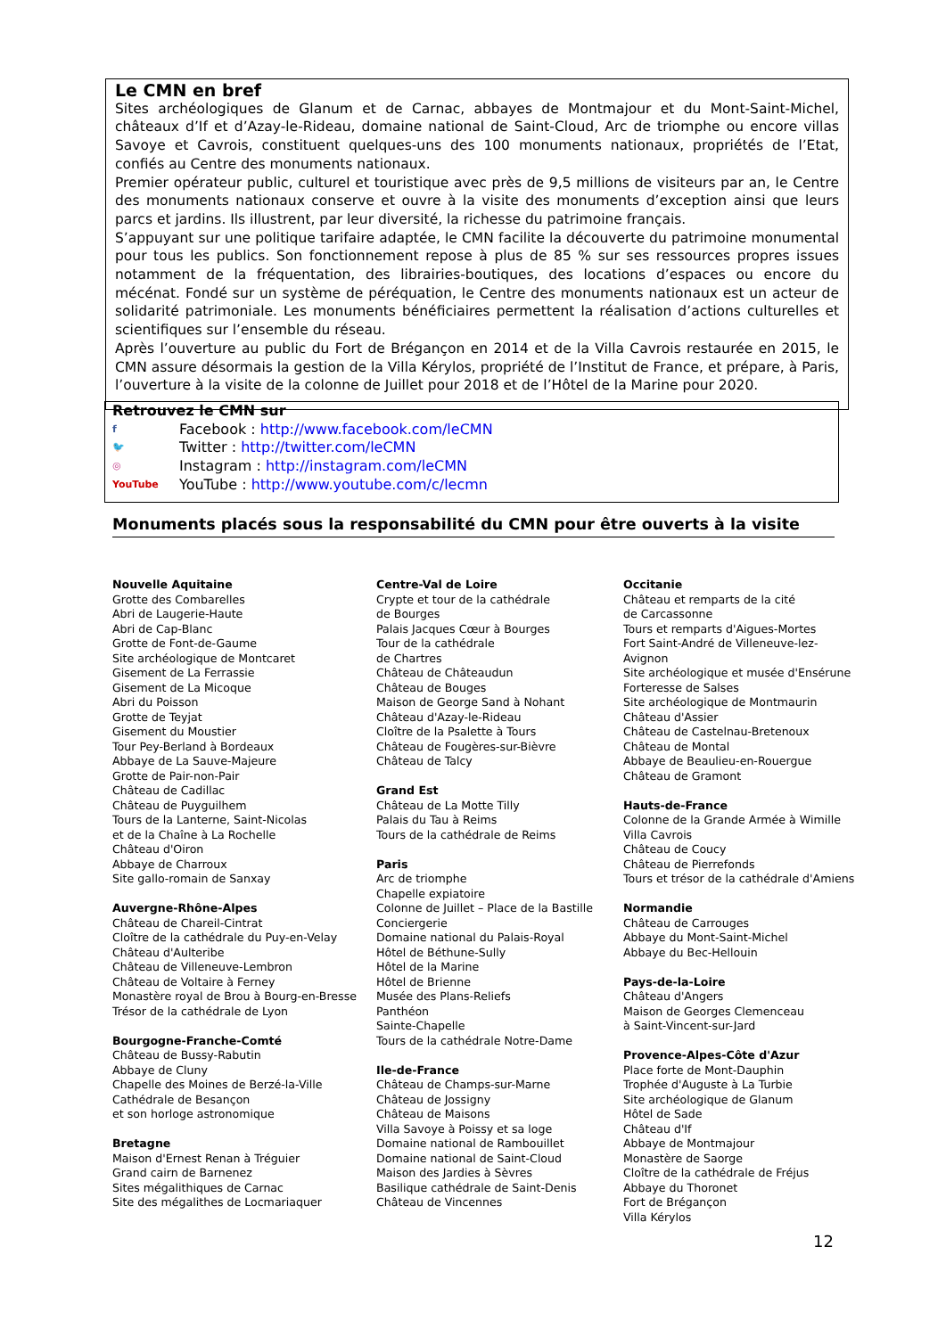Le CMN en bref
Sites archéologiques de Glanum et de Carnac, abbayes de Montmajour et du Mont-Saint-Michel, châteaux d’If et d’Azay-le-Rideau, domaine national de Saint-Cloud, Arc de triomphe ou encore villas Savoye et Cavrois, constituent quelques-uns des 100 monuments nationaux, propriétés de l’Etat, confiés au Centre des monuments nationaux.
Premier opérateur public, culturel et touristique avec près de 9,5 millions de visiteurs par an, le Centre des monuments nationaux conserve et ouvre à la visite des monuments d’exception ainsi que leurs parcs et jardins. Ils illustrent, par leur diversité, la richesse du patrimoine français.
S’appuyant sur une politique tarifaire adaptée, le CMN facilite la découverte du patrimoine monumental pour tous les publics. Son fonctionnement repose à plus de 85 % sur ses ressources propres issues notamment de la fréquentation, des librairies-boutiques, des locations d’espaces ou encore du mécénat. Fondé sur un système de péréquation, le Centre des monuments nationaux est un acteur de solidarité patrimoniale. Les monuments bénéficiaires permettent la réalisation d’actions culturelles et scientifiques sur l’ensemble du réseau.
Après l’ouverture au public du Fort de Brégançon en 2014 et de la Villa Cavrois restaurée en 2015, le CMN assure désormais la gestion de la Villa Kérylos, propriété de l’Institut de France, et prépare, à Paris, l’ouverture à la visite de la colonne de Juillet pour 2018 et de l’Hôtel de la Marine pour 2020.
Retrouvez le CMN sur
f Facebook : http://www.facebook.com/leCMN
🐦 Twitter : http://twitter.com/leCMN
◎ Instagram : http://instagram.com/leCMN
YouTube YouTube : http://www.youtube.com/c/lecmn
Monuments placés sous la responsabilité du CMN pour être ouverts à la visite
Nouvelle Aquitaine
Grotte des Combarelles
Abri de Laugerie-Haute
Abri de Cap-Blanc
Grotte de Font-de-Gaume
Site archéologique de Montcaret
Gisement de La Ferrassie
Gisement de La Micoque
Abri du Poisson
Grotte de Teyjat
Gisement du Moustier
Tour Pey-Berland à Bordeaux
Abbaye de La Sauve-Majeure
Grotte de Pair-non-Pair
Château de Cadillac
Château de Puyguilhem
Tours de la Lanterne, Saint-Nicolas
et de la Chaîne à La Rochelle
Château d'Oiron
Abbaye de Charroux
Site gallo-romain de Sanxay
Auvergne-Rhône-Alpes
Château de Chareil-Cintrat
Cloître de la cathédrale du Puy-en-Velay
Château d'Aulteribe
Château de Villeneuve-Lembron
Château de Voltaire à Ferney
Monastère royal de Brou à Bourg-en-Bresse
Trésor de la cathédrale de Lyon
Bourgogne-Franche-Comté
Château de Bussy-Rabutin
Abbaye de Cluny
Chapelle des Moines de Berzé-la-Ville
Cathédrale de Besançon
et son horloge astronomique
Bretagne
Maison d'Ernest Renan à Tréguier
Grand cairn de Barnenez
Sites mégalithiques de Carnac
Site des mégalithes de Locmariaquer
Centre-Val de Loire
Crypte et tour de la cathédrale
de Bourges
Palais Jacques Cœur à Bourges
Tour de la cathédrale
de Chartres
Château de Châteaudun
Château de Bouges
Maison de George Sand à Nohant
Château d'Azay-le-Rideau
Cloître de la Psalette à Tours
Château de Fougères-sur-Bièvre
Château de Talcy
Grand Est
Château de La Motte Tilly
Palais du Tau à Reims
Tours de la cathédrale de Reims
Paris
Arc de triomphe
Chapelle expiatoire
Colonne de Juillet – Place de la Bastille
Conciergerie
Domaine national du Palais-Royal
Hôtel de Béthune-Sully
Hôtel de la Marine
Hôtel de Brienne
Musée des Plans-Reliefs
Panthéon
Sainte-Chapelle
Tours de la cathédrale Notre-Dame
Ile-de-France
Château de Champs-sur-Marne
Château de Jossigny
Château de Maisons
Villa Savoye à Poissy et sa loge
Domaine national de Rambouillet
Domaine national de Saint-Cloud
Maison des Jardies à Sèvres
Basilique cathédrale de Saint-Denis
Château de Vincennes
Occitanie
Château et remparts de la cité
de Carcassonne
Tours et remparts d'Aigues-Mortes
Fort Saint-André de Villeneuve-lez-Avignon
Site archéologique et musée d'Ensérune
Forteresse de Salses
Site archéologique de Montmaurin
Château d'Assier
Château de Castelnau-Bretenoux
Château de Montal
Abbaye de Beaulieu-en-Rouergue
Château de Gramont
Hauts-de-France
Colonne de la Grande Armée à Wimille
Villa Cavrois
Château de Coucy
Château de Pierrefonds
Tours et trésor de la cathédrale d'Amiens
Normandie
Château de Carrouges
Abbaye du Mont-Saint-Michel
Abbaye du Bec-Hellouin
Pays-de-la-Loire
Château d'Angers
Maison de Georges Clemenceau
à Saint-Vincent-sur-Jard
Provence-Alpes-Côte d'Azur
Place forte de Mont-Dauphin
Trophée d'Auguste à La Turbie
Site archéologique de Glanum
Hôtel de Sade
Château d'If
Abbaye de Montmajour
Monastère de Saorge
Cloître de la cathédrale de Fréjus
Abbaye du Thoronet
Fort de Brégançon
Villa Kérylos
12